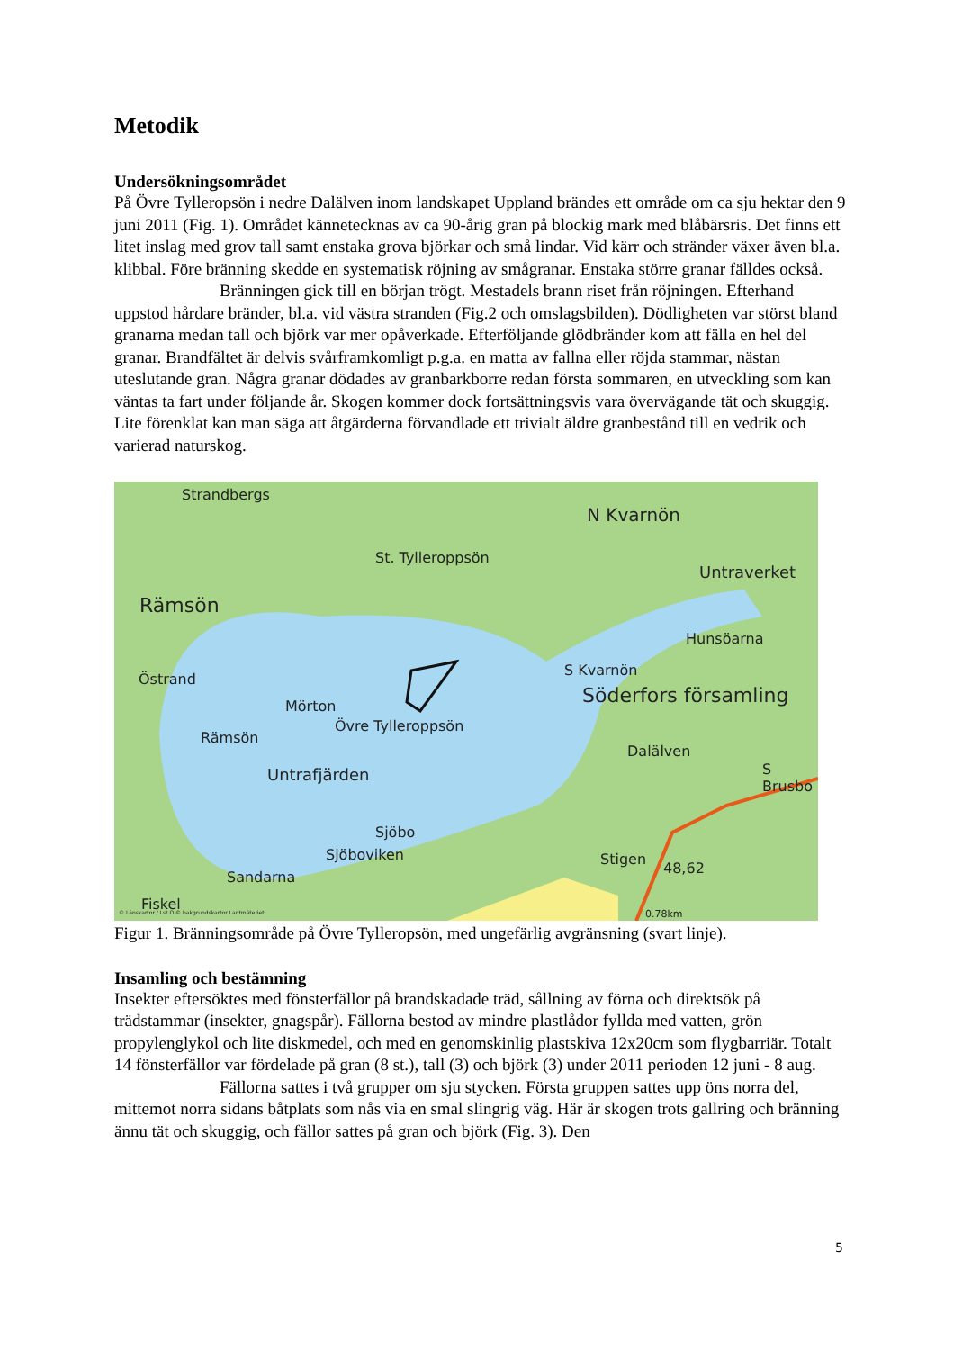Metodik
Undersökningsområdet
På Övre Tylleropsön i nedre Dalälven inom landskapet Uppland brändes ett område om ca sju hektar den 9 juni 2011 (Fig. 1). Området kännetecknas av ca 90-årig gran på blockig mark med blåbärsris. Det finns ett litet inslag med grov tall samt enstaka grova björkar och små lindar. Vid kärr och stränder växer även bl.a. klibbal. Före bränning skedde en systematisk röjning av smågranar. Enstaka större granar fälldes också.
Bränningen gick till en början trögt. Mestadels brann riset från röjningen. Efterhand uppstod hårdare bränder, bl.a. vid västra stranden (Fig.2 och omslagsbilden). Dödligheten var störst bland granarna medan tall och björk var mer opåverkade. Efterföljande glödbränder kom att fälla en hel del granar. Brandfältet är delvis svårframkomligt p.g.a. en matta av fallna eller röjda stammar, nästan uteslutande gran. Några granar dödades av granbarkborre redan första sommaren, en utveckling som kan väntas ta fart under följande år. Skogen kommer dock fortsättningsvis vara övervägande tät och skuggig. Lite förenklat kan man säga att åtgärderna förvandlade ett trivialt äldre granbestånd till en vedrik och varierad naturskog.
Strandbergs
N Kvarnön
St. Tylleroppsön
Untraverket
Rämsön
Hunsöarna
Östrand
S Kvarnön
Söderfors församling Mörton
Övre Tylleroppsön
Rämsön
Dalälven
S Brusbo Untrafjärden
Sjöbo
Sjöboviken Stigen
48,62
Sandarna
Fiskel © Länskartor / Lst O © bakgrundskartor Lantmäteriet 0.78km
Figur 1. Bränningsområde på Övre Tylleropsön, med ungefärlig avgränsning (svart linje).
Insamling och bestämning
Insekter eftersöktes med fönsterfällor på brandskadade träd, sållning av förna och direktsök på trädstammar (insekter, gnagspår). Fällorna bestod av mindre plastlådor fyllda med vatten, grön propylenglykol och lite diskmedel, och med en genomskinlig plastskiva 12x20cm som flygbarriär. Totalt 14 fönsterfällor var fördelade på gran (8 st.), tall (3) och björk (3) under 2011 perioden 12 juni - 8 aug.
Fällorna sattes i två grupper om sju stycken. Första gruppen sattes upp öns norra del, mittemot norra sidans båtplats som nås via en smal slingrig väg. Här är skogen trots gallring och bränning ännu tät och skuggig, och fällor sattes på gran och björk (Fig. 3). Den
5